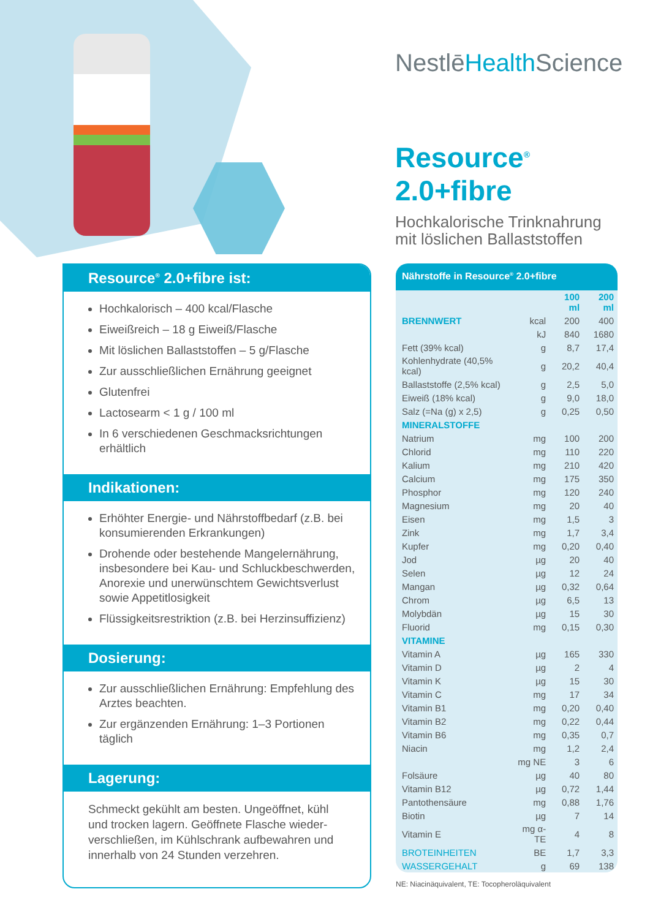NestlēHealth Science
Resource<sup>®</sup> 2.0+fibre
Hochkalorische Trinknahrung
mit löslichen Ballaststoffen
Resource<sup>®</sup> 2.0+fibre ist:
Hochkalorisch – 400 kcal/Flasche
Eiweißreich – 18 g Eiweiß/Flasche
Mit löslichen Ballaststoffen – 5 g/Flasche
Zur ausschließlichen Ernährung geeignet
Glutenfrei
Lactosearm < 1 g / 100 ml
In 6 verschiedenen Geschmacksrichtungen erhältlich
Indikationen:
Erhöhter Energie- und Nährstoffbedarf (z.B. bei konsumierenden Erkrankungen)
Drohende oder bestehende Mangelernährung, insbesondere bei Kau- und Schluckbeschwerden, Anorexie und unerwünschtem Gewichtsverlust sowie Appetitlosigkeit
Flüssigkeitsrestriktion (z.B. bei Herzinsuffizienz)
Dosierung:
Zur ausschließlichen Ernährung: Empfehlung des Arztes beachten.
Zur ergänzenden Ernährung: 1–3 Portionen täglich
Lagerung:
Schmeckt gekühlt am besten. Ungeöffnet, kühl und trocken lagern. Geöffnete Flasche wieder-verschließen, im Kühlschrank aufbewahren und innerhalb von 24 Stunden verzehren.
Nährstoffe in Resource<sup>®</sup> 2.0+fibre
| | | 100 ml | 200 ml |
| --- | --- | --- | --- |
| BRENNWERT | kcal | 200 | 400 |
| | kJ | 840 | 1680 |
| Fett (39% kcal) | g | 8,7 | 17,4 |
| Kohlenhydrate (40,5% kcal) | g | 20,2 | 40,4 |
| Ballaststoffe (2,5% kcal) | g | 2,5 | 5,0 |
| Eiweiß (18% kcal) | g | 9,0 | 18,0 |
| Salz (=Na (g) x 2,5) | g | 0,25 | 0,50 |
| MINERALSTOFFE | | | |
| Natrium | mg | 100 | 200 |
| Chlorid | mg | 110 | 220 |
| Kalium | mg | 210 | 420 |
| Calcium | mg | 175 | 350 |
| Phosphor | mg | 120 | 240 |
| Magnesium | mg | 20 | 40 |
| Eisen | mg | 1,5 | 3 |
| Zink | mg | 1,7 | 3,4 |
| Kupfer | mg | 0,20 | 0,40 |
| Jod | µg | 20 | 40 |
| Selen | µg | 12 | 24 |
| Mangan | µg | 0,32 | 0,64 |
| Chrom | µg | 6,5 | 13 |
| Molybdän | µg | 15 | 30 |
| Fluorid | mg | 0,15 | 0,30 |
| VITAMINE | | | |
| Vitamin A | µg | 165 | 330 |
| Vitamin D | µg | 2 | 4 |
| Vitamin K | µg | 15 | 30 |
| Vitamin C | mg | 17 | 34 |
| Vitamin B1 | mg | 0,20 | 0,40 |
| Vitamin B2 | mg | 0,22 | 0,44 |
| Vitamin B6 | mg | 0,35 | 0,7 |
| Niacin | mg | 1,2 | 2,4 |
| | mg NE | 3 | 6 |
| Folsäure | µg | 40 | 80 |
| Vitamin B12 | µg | 0,72 | 1,44 |
| Pantothensäure | mg | 0,88 | 1,76 |
| Biotin | µg | 7 | 14 |
| Vitamin E | mg α-TE | 4 | 8 |
| BROTEINHEITEN | BE | 1,7 | 3,3 |
| WASSERGEHALT | g | 69 | 138 |
NE: Niacinäquivalent, TE: Tocopheroläquivalent